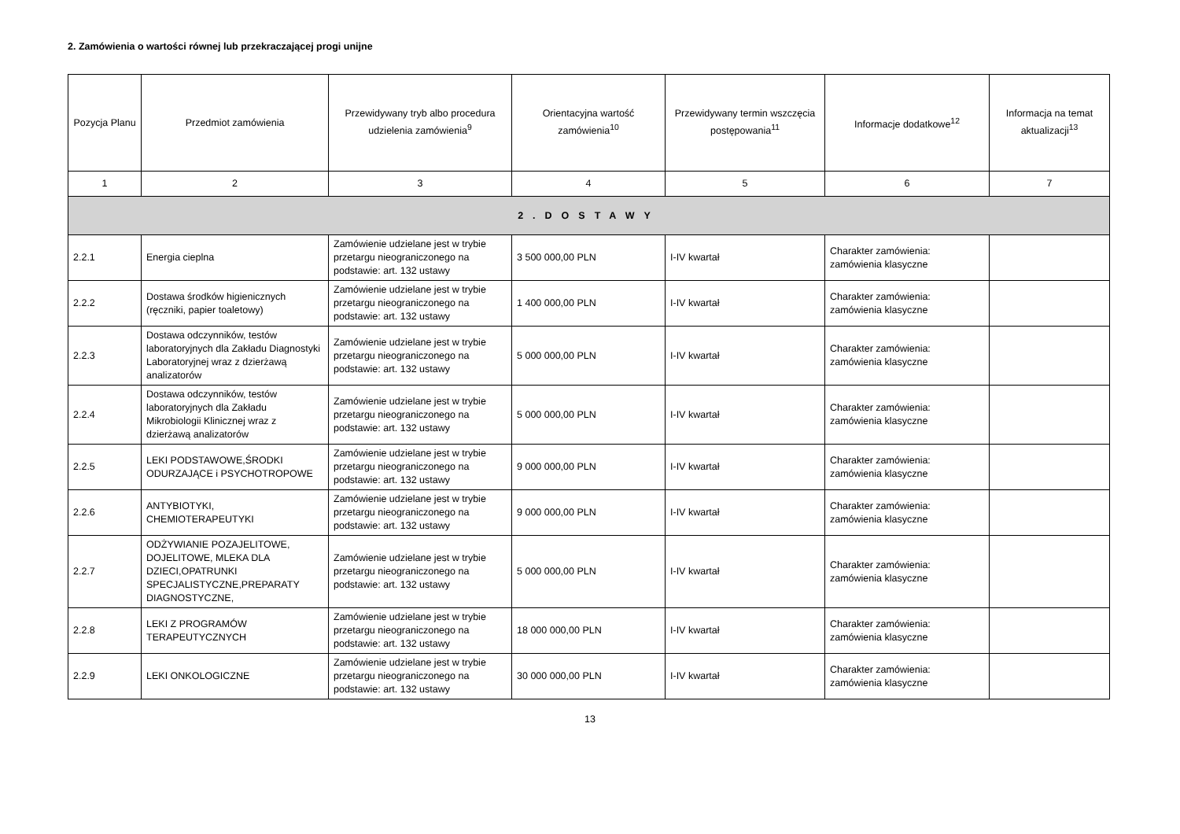2. Zamówienia o wartości równej lub przekraczającej progi unijne
| Pozycja Planu | Przedmiot zamówienia | Przewidywany tryb albo procedura udzielenia zamówienia<sup>9</sup> | Orientacyjna wartość zamówienia<sup>10</sup> | Przewidywany termin wszczęcia postępowania<sup>11</sup> | Informacje dodatkowe<sup>12</sup> | Informacja na temat aktualizacji<sup>13</sup> |
| --- | --- | --- | --- | --- | --- | --- |
| 1 | 2 | 3 | 4 | 5 | 6 | 7 |
| 2.DOSTAWY | | | | | | |
| 2.2.1 | Energia cieplna | Zamówienie udzielane jest w trybie przetargu nieograniczonego na podstawie: art. 132 ustawy | 3 500 000,00 PLN | I-IV kwartał | Charakter zamówienia: zamówienia klasyczne | |
| 2.2.2 | Dostawa środków higienicznych (ręczniki, papier toaletowy) | Zamówienie udzielane jest w trybie przetargu nieograniczonego na podstawie: art. 132 ustawy | 1 400 000,00 PLN | I-IV kwartał | Charakter zamówienia: zamówienia klasyczne | |
| 2.2.3 | Dostawa odczynników, testów laboratoryjnych dla Zakładu Diagnostyki Laboratoryjnej wraz z dzierżawą analizatorów | Zamówienie udzielane jest w trybie przetargu nieograniczonego na podstawie: art. 132 ustawy | 5 000 000,00 PLN | I-IV kwartał | Charakter zamówienia: zamówienia klasyczne | |
| 2.2.4 | Dostawa odczynników, testów laboratoryjnych dla Zakładu Mikrobiologii Klinicznej wraz z dzierżawą analizatorów | Zamówienie udzielane jest w trybie przetargu nieograniczonego na podstawie: art. 132 ustawy | 5 000 000,00 PLN | I-IV kwartał | Charakter zamówienia: zamówienia klasyczne | |
| 2.2.5 | LEKI PODSTAWOWE,ŚRODKI ODURZAJĄCE i PSYCHOTROPOWE | Zamówienie udzielane jest w trybie przetargu nieograniczonego na podstawie: art. 132 ustawy | 9 000 000,00 PLN | I-IV kwartał | Charakter zamówienia: zamówienia klasyczne | |
| 2.2.6 | ANTYBIOTYKI, CHEMIOTERAPEUTYKI | Zamówienie udzielane jest w trybie przetargu nieograniczonego na podstawie: art. 132 ustawy | 9 000 000,00 PLN | I-IV kwartał | Charakter zamówienia: zamówienia klasyczne | |
| 2.2.7 | ODŻYWIANIE POZAJELITOWE, DOJELITOWE, MLEKA DLA DZIECI,OPATRUNKI SPECJALISTYCZNE,PREPARATY DIAGNOSTYCZNE, | Zamówienie udzielane jest w trybie przetargu nieograniczonego na podstawie: art. 132 ustawy | 5 000 000,00 PLN | I-IV kwartał | Charakter zamówienia: zamówienia klasyczne | |
| 2.2.8 | LEKI Z PROGRAMÓW TERAPEUTYCZNYCH | Zamówienie udzielane jest w trybie przetargu nieograniczonego na podstawie: art. 132 ustawy | 18 000 000,00 PLN | I-IV kwartał | Charakter zamówienia: zamówienia klasyczne | |
| 2.2.9 | LEKI ONKOLOGICZNE | Zamówienie udzielane jest w trybie przetargu nieograniczonego na podstawie: art. 132 ustawy | 30 000 000,00 PLN | I-IV kwartał | Charakter zamówienia: zamówienia klasyczne | |
13